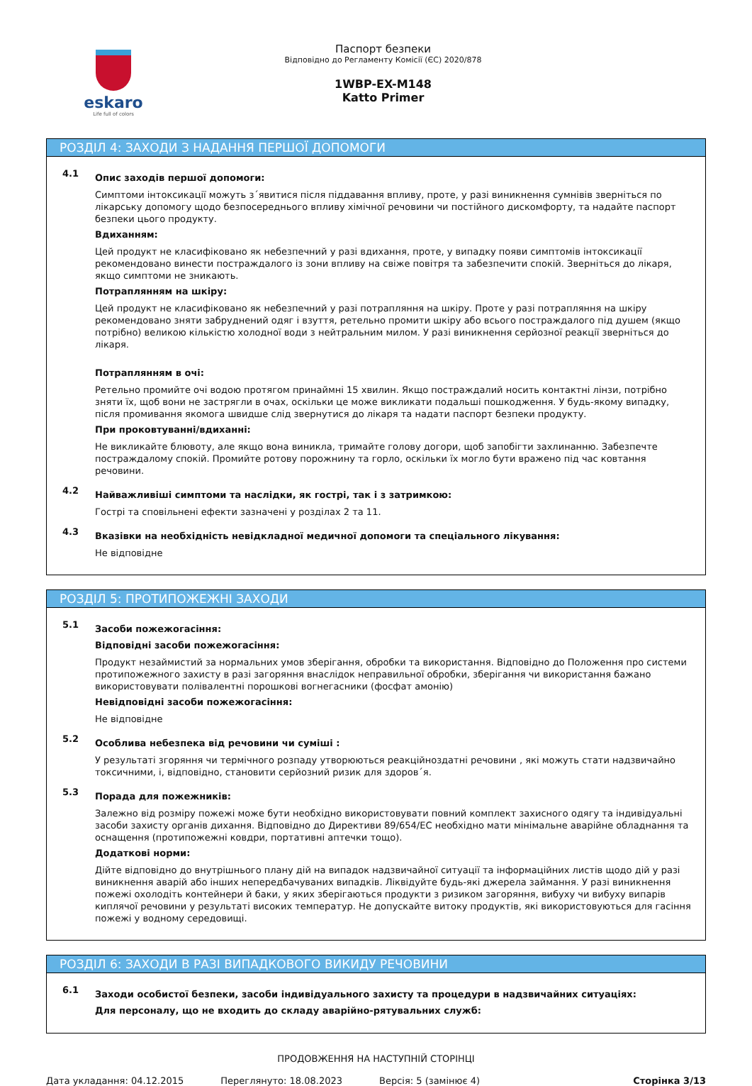eskaro
Life full of colors
Паспорт безпеки
Відповідно до Регламенту Комісії (ЄС) 2020/878
1WBP-EX-M148
Katto Primer
РОЗДІЛ 4: ЗАХОДИ З НАДАННЯ ПЕРШОЇ ДОПОМОГИ
4.1
Опис заходів першої допомоги:
Симптоми інтоксикації можуть з´явитися після піддавання впливу, проте, у разі виникнення сумнівів зверніться по лікарську допомогу щодо безпосереднього впливу хімічної речовини чи постійного дискомфорту, та надайте паспорт безпеки цього продукту.
Вдиханням:
Цей продукт не класифіковано як небезпечний у разі вдихання, проте, у випадку появи симптомів інтоксикації рекомендовано винести постраждалого із зони впливу на свіже повітря та забезпечити спокій. Зверніться до лікаря, якщо симптоми не зникають.
Потраплянням на шкіру:
Цей продукт не класифіковано як небезпечний у разі потрапляння на шкіру. Проте у разі потрапляння на шкіру рекомендовано зняти забруднений одяг і взуття, ретельно промити шкіру або всього постраждалого під душем (якщо потрібно) великою кількістю холодної води з нейтральним милом. У разі виникнення серйозної реакції зверніться до лікаря.
Потраплянням в очі:
Ретельно промийте очі водою протягом принаймні 15 хвилин. Якщо постраждалий носить контактні лінзи, потрібно зняти їх, щоб вони не застрягли в очах, оскільки це може викликати подальші пошкодження. У будь-якому випадку, після промивання якомога швидше слід звернутися до лікаря та надати паспорт безпеки продукту.
При проковтуванні/вдиханні:
Не викликайте блювоту, але якщо вона виникла, тримайте голову догори, щоб запобігти захлинанню. Забезпечте постраждалому спокій. Промийте ротову порожнину та горло, оскільки їх могло бути вражено під час ковтання речовини.
4.2
Найважливіші симптоми та наслідки, як гострі, так і з затримкою:
Гострі та сповільнені ефекти зазначені у розділах 2 та 11.
4.3
Вказівки на необхідність невідкладної медичної допомоги та спеціального лікування:
Не відповідне
РОЗДІЛ 5: ПРОТИПОЖЕЖНІ ЗАХОДИ
5.1
Засоби пожежогасіння:
Відповідні засоби пожежогасіння:
Продукт незаймистий за нормальних умов зберігання, обробки та використання. Відповідно до Положення про системи протипожежного захисту в разі загоряння внаслідок неправильної обробки, зберігання чи використання бажано використовувати полівалентні порошкові вогнегасники (фосфат амонію)
Невідповідні засоби пожежогасіння:
Не відповідне
5.2
Особлива небезпека від речовини чи суміші :
У результаті згоряння чи термічного розпаду утворюються реакційноздатні речовини , які можуть стати надзвичайно токсичними, і, відповідно, становити серйозний ризик для здоров´я.
5.3
Порада для пожежників:
Залежно від розміру пожежі може бути необхідно використовувати повний комплект захисного одягу та індивідуальні засоби захисту органів дихання. Відповідно до Директиви 89/654/ЕС необхідно мати мінімальне аварійне обладнання та оснащення (протипожежні ковдри, портативні аптечки тощо).
Додаткові норми:
Дійте відповідно до внутрішнього плану дій на випадок надзвичайної ситуації та інформаційних листів щодо дій у разі виникнення аварій або інших непередбачуваних випадків. Ліквідуйте будь-які джерела займання. У разі виникнення пожежі охолодіть контейнери й баки, у яких зберігаються продукти з ризиком загоряння, вибуху чи вибуху випарів киплячої речовини у результаті високих температур. Не допускайте витоку продуктів, які використовуються для гасіння пожежі у водному середовищі.
РОЗДІЛ 6: ЗАХОДИ В РАЗІ ВИПАДКОВОГО ВИКИДУ РЕЧОВИНИ
6.1
Заходи особистої безпеки, засоби індивідуального захисту та процедури в надзвичайних ситуаціях:
Для персоналу, що не входить до складу аварійно-рятувальних служб:
ПРОДОВЖЕННЯ НА НАСТУПНІЙ СТОРІНЦІ
Дата укладання: 04.12.2015 Переглянуто: 18.08.2023 Версія: 5 (замінює 4) Сторінка 3/13